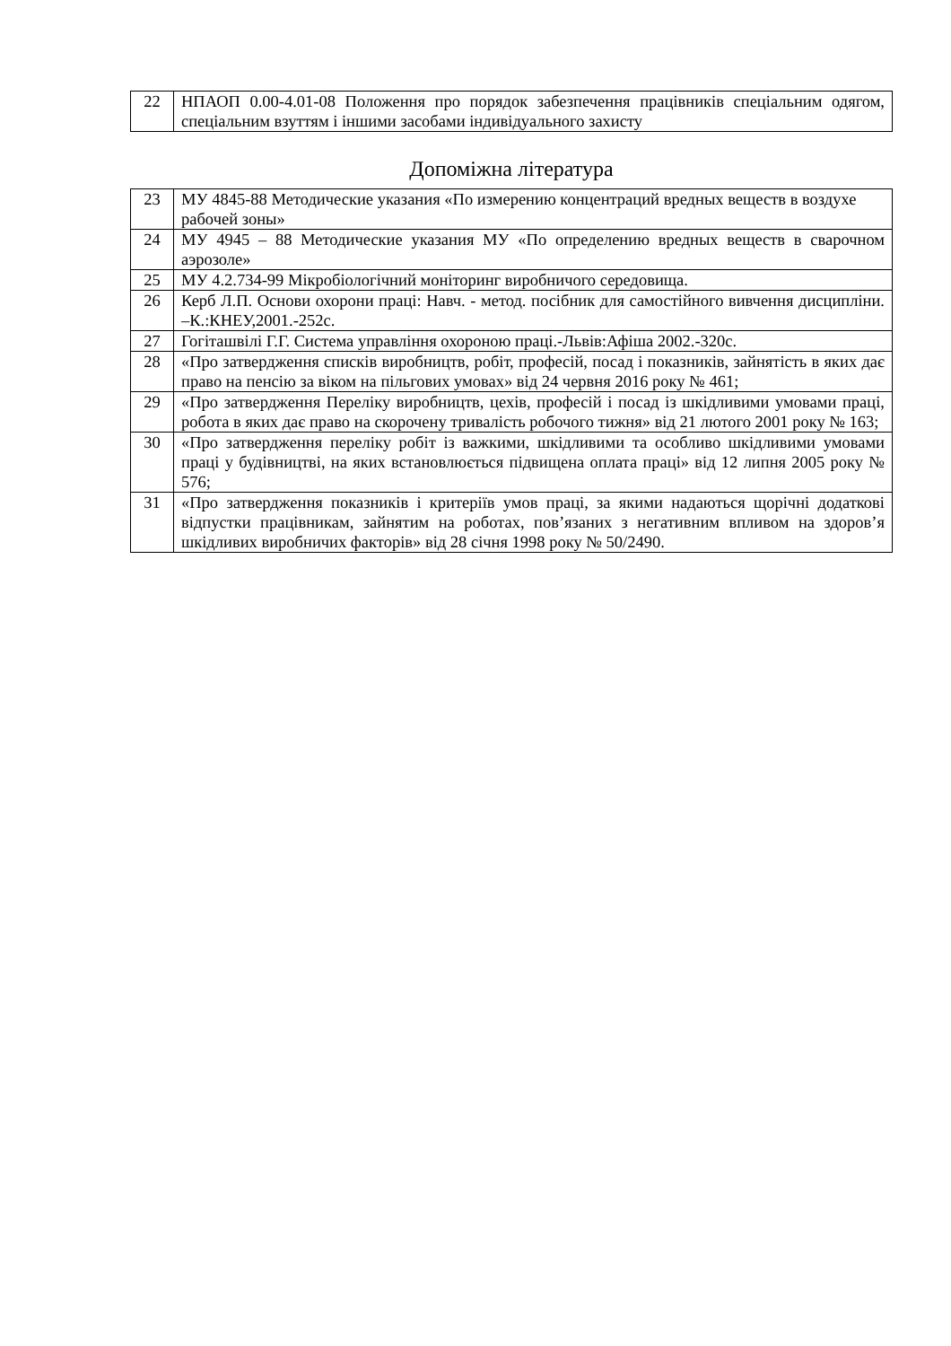| 22 | НПАОП 0.00-4.01-08 Положення про порядок забезпечення працівників спеціальним одягом, спеціальним взуттям і іншими засобами індивідуального захисту |
Допоміжна література
| 23 | МУ 4845-88 Методические указания «По измерению концентраций вредных веществ в воздухе рабочей зоны» |
| 24 | МУ 4945 – 88 Методические указания МУ «По определению вредных веществ в сварочном аэрозоле» |
| 25 | МУ 4.2.734-99 Мікробіологічний моніторинг виробничого середовища. |
| 26 | Керб Л.П. Основи охорони праці: Навч. - метод. посібник для самостійного вивчення дисципліни. –К.:КНЕУ,2001.-252с. |
| 27 | Гогіташвілі Г.Г. Система управління охороною праці.-Львів:Афіша 2002.-320с. |
| 28 | «Про затвердження списків виробництв, робіт, професій, посад і показників, зайнятість в яких дає право на пенсію за віком на пільгових умовах» від 24 червня 2016 року № 461; |
| 29 | «Про затвердження Переліку виробництв, цехів, професій і посад із шкідливими умовами праці, робота в яких дає право на скорочену тривалість робочого тижня» від 21 лютого 2001 року № 163; |
| 30 | «Про затвердження переліку робіт із важкими, шкідливими та особливо шкідливими умовами праці у будівництві, на яких встановлюється підвищена оплата праці» від 12 липня 2005 року № 576; |
| 31 | «Про затвердження показників і критеріїв умов праці, за якими надаються щорічні додаткові відпустки працівникам, зайнятим на роботах, пов’язаних з негативним впливом на здоров’я шкідливих виробничих факторів» від 28 січня 1998 року № 50/2490. |